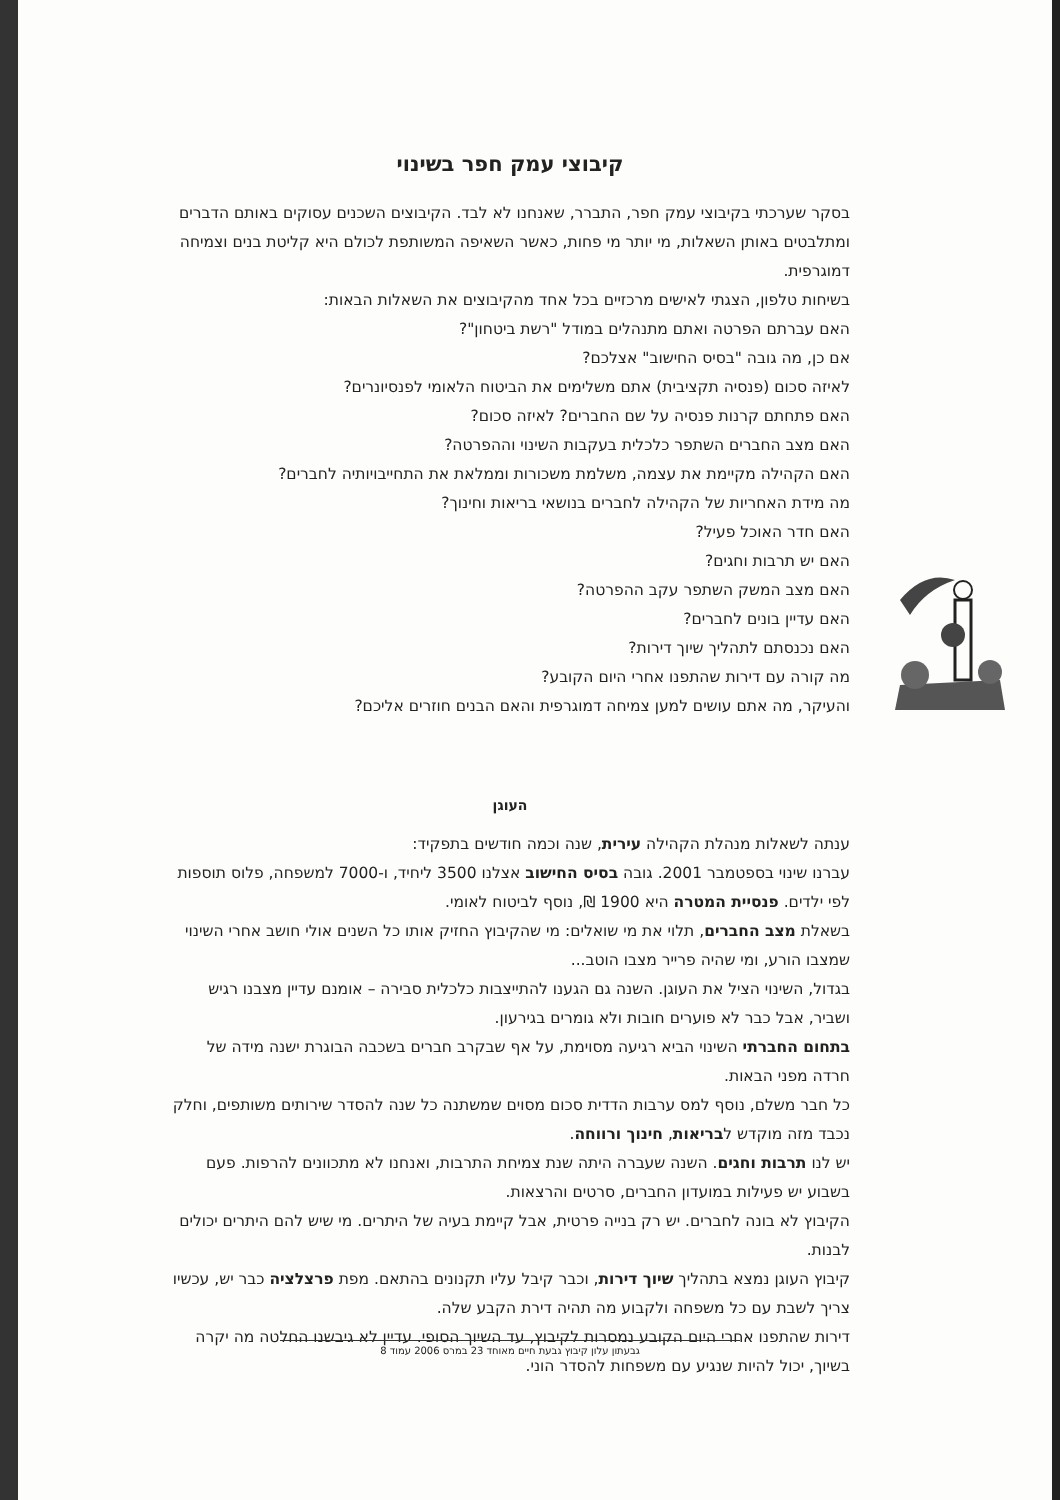קיבוצי עמק חפר בשינוי
בסקר שערכתי בקיבוצי עמק חפר, התברר, שאנחנו לא לבד. הקיבוצים השכנים עסוקים באותם הדברים ומתלבטים באותן השאלות, מי יותר מי פחות, כאשר השאיפה המשותפת לכולם היא קליטת בנים וצמיחה דמוגרפית.
בשיחות טלפון, הצגתי לאישים מרכזיים בכל אחד מהקיבוצים את השאלות הבאות:
האם עברתם הפרטה ואתם מתנהלים במודל "רשת ביטחון"?
אם כן, מה גובה "בסיס החישוב" אצלכם?
לאיזה סכום (פנסיה תקציבית) אתם משלימים את הביטוח הלאומי לפנסיונרים?
האם פתחתם קרנות פנסיה על שם החברים? לאיזה סכום?
האם מצב החברים השתפר כלכלית בעקבות השינוי וההפרטה?
האם הקהילה מקיימת את עצמה, משלמת משכורות וממלאת את התחייבויותיה לחברים?
מה מידת האחריות של הקהילה לחברים בנושאי בריאות וחינוך?
האם חדר האוכל פעיל?
האם יש תרבות וחגים?
האם מצב המשק השתפר עקב ההפרטה?
האם עדיין בונים לחברים?
האם נכנסתם לתהליך שיוך דירות?
מה קורה עם דירות שהתפנו אחרי היום הקובע?
והעיקר, מה אתם עושים למען צמיחה דמוגרפית והאם הבנים חוזרים אליכם?
העוגן
ענתה לשאלות מנהלת הקהילה עירית, שנה וכמה חודשים בתפקיד:
עברנו שינוי בספטמבר 2001. גובה בסיס החישוב אצלנו 3500 ליחיד, ו-7000 למשפחה, פלוס תוספות לפי ילדים. פנסיית המטרה היא 1900 ₪, נוסף לביטוח לאומי.
בשאלת מצב החברים, תלוי את מי שואלים: מי שהקיבוץ החזיק אותו כל השנים אולי חושב אחרי השינוי שמצבו הורע, ומי שהיה פרייר מצבו הוטב...
בגדול, השינוי הציל את העוגן. השנה גם הגענו להתייצבות כלכלית סבירה – אומנם עדיין מצבנו רגיש ושביר, אבל כבר לא פוערים חובות ולא גומרים בגירעון.
בתחום החברתי השינוי הביא רגיעה מסוימת, על אף שבקרב חברים בשכבה הבוגרת ישנה מידה של חרדה מפני הבאות.
כל חבר משלם, נוסף למס ערבות הדדית סכום מסוים שמשתנה כל שנה להסדר שירותים משותפים, וחלק נכבד מזה מוקדש לבריאות, חינוך ורווחה.
יש לנו תרבות וחגים. השנה שעברה היתה שנת צמיחת התרבות, ואנחנו לא מתכוונים להרפות. פעם בשבוע יש פעילות במועדון החברים, סרטים והרצאות.
הקיבוץ לא בונה לחברים. יש רק בנייה פרטית, אבל קיימת בעיה של היתרים. מי שיש להם היתרים יכולים לבנות.
קיבוץ העוגן נמצא בתהליך שיוך דירות, וכבר קיבל עליו תקנונים בהתאם. מפת פרצלציה כבר יש, עכשיו צריך לשבת עם כל משפחה ולקבוע מה תהיה דירת הקבע שלה.
דירות שהתפנו אחרי היום הקובע נמסרות לקיבוץ, עד השיוך הסופי. עדיין לא גיבשנו החלטה מה יקרה בשיוך, יכול להיות שנגיע עם משפחות להסדר הוני.
גבעתון עלון קיבוץ גבעת חיים מאוחד 23 במרס 2006 עמוד 8